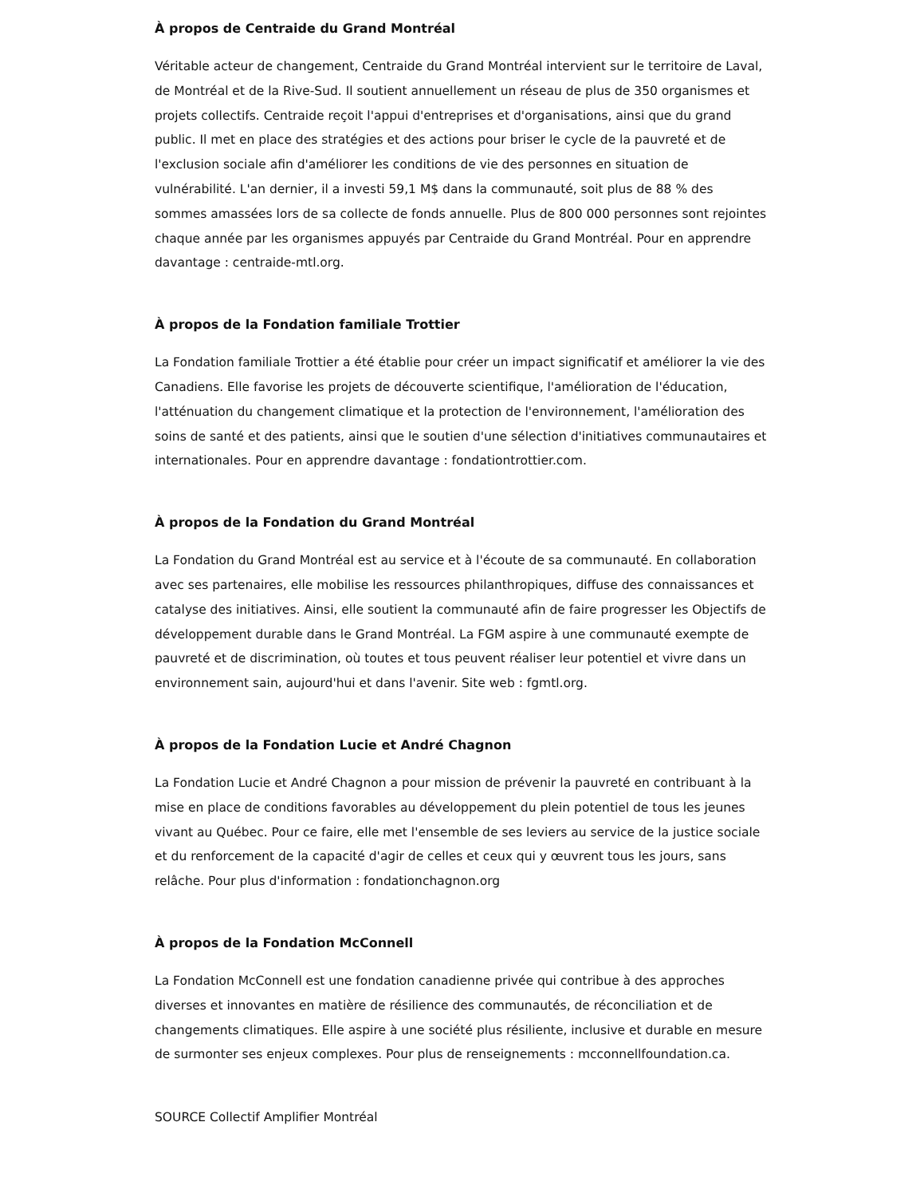À propos de Centraide du Grand Montréal
Véritable acteur de changement, Centraide du Grand Montréal intervient sur le territoire de Laval, de Montréal et de la Rive-Sud. Il soutient annuellement un réseau de plus de 350 organismes et projets collectifs. Centraide reçoit l'appui d'entreprises et d'organisations, ainsi que du grand public. Il met en place des stratégies et des actions pour briser le cycle de la pauvreté et de l'exclusion sociale afin d'améliorer les conditions de vie des personnes en situation de vulnérabilité. L'an dernier, il a investi 59,1 M$ dans la communauté, soit plus de 88 % des sommes amassées lors de sa collecte de fonds annuelle. Plus de 800 000 personnes sont rejointes chaque année par les organismes appuyés par Centraide du Grand Montréal. Pour en apprendre davantage : centraide-mtl.org.
À propos de la Fondation familiale Trottier
La Fondation familiale Trottier a été établie pour créer un impact significatif et améliorer la vie des Canadiens. Elle favorise les projets de découverte scientifique, l'amélioration de l'éducation, l'atténuation du changement climatique et la protection de l'environnement, l'amélioration des soins de santé et des patients, ainsi que le soutien d'une sélection d'initiatives communautaires et internationales. Pour en apprendre davantage : fondationtrottier.com.
À propos de la Fondation du Grand Montréal
La Fondation du Grand Montréal est au service et à l'écoute de sa communauté. En collaboration avec ses partenaires, elle mobilise les ressources philanthropiques, diffuse des connaissances et catalyse des initiatives. Ainsi, elle soutient la communauté afin de faire progresser les Objectifs de développement durable dans le Grand Montréal. La FGM aspire à une communauté exempte de pauvreté et de discrimination, où toutes et tous peuvent réaliser leur potentiel et vivre dans un environnement sain, aujourd'hui et dans l'avenir. Site web : fgmtl.org.
À propos de la Fondation Lucie et André Chagnon
La Fondation Lucie et André Chagnon a pour mission de prévenir la pauvreté en contribuant à la mise en place de conditions favorables au développement du plein potentiel de tous les jeunes vivant au Québec. Pour ce faire, elle met l'ensemble de ses leviers au service de la justice sociale et du renforcement de la capacité d'agir de celles et ceux qui y œuvrent tous les jours, sans relâche. Pour plus d'information : fondationchagnon.org
À propos de la Fondation McConnell
La Fondation McConnell est une fondation canadienne privée qui contribue à des approches diverses et innovantes en matière de résilience des communautés, de réconciliation et de changements climatiques. Elle aspire à une société plus résiliente, inclusive et durable en mesure de surmonter ses enjeux complexes. Pour plus de renseignements : mcconnellfoundation.ca.
SOURCE Collectif Amplifier Montréal